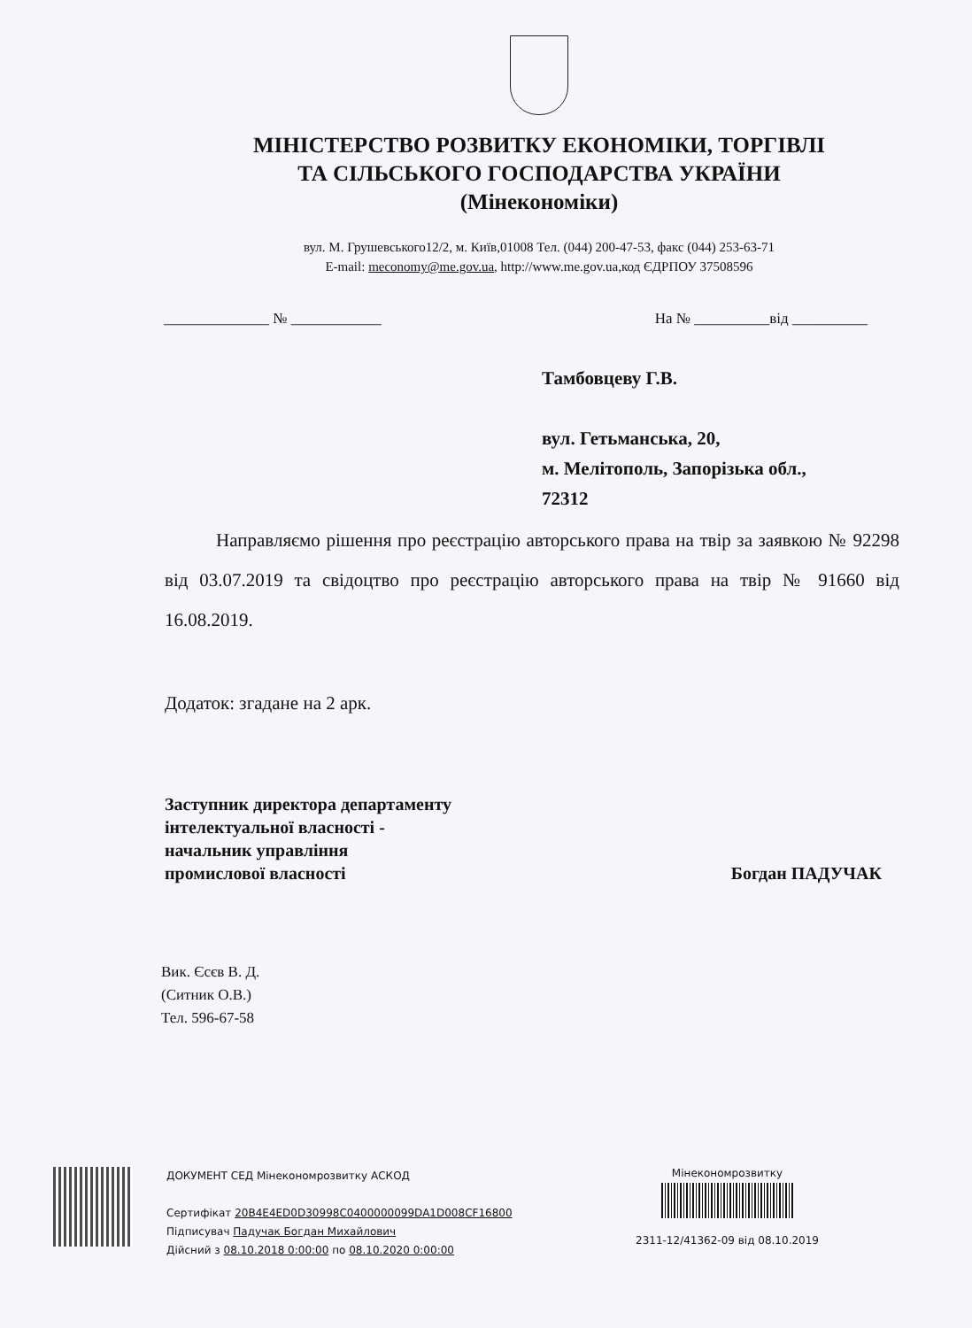МІНІСТЕРСТВО РОЗВИТКУ ЕКОНОМІКИ, ТОРГІВЛІ
ТА СІЛЬСЬКОГО ГОСПОДАРСТВА УКРАЇНИ
(Мінекономіки)
вул. М. Грушевського12/2, м. Київ,01008 Тел. (044) 200-47-53, факс (044) 253-63-71
E-mail: meconomy@me.gov.ua, http://www.me.gov.ua,код ЄДРПОУ 37508596
______________ № ____________ На № __________від __________
Тамбовцеву Г.В.
вул. Гетьманська, 20,
м. Мелітополь, Запорізька обл.,
72312
Направляємо рішення про реєстрацію авторського права на твір за заявкою № 92298 від 03.07.2019 та свідоцтво про реєстрацію авторського права на твір № 91660 від 16.08.2019.
Додаток: згадане на 2 арк.
Заступник директора департаменту
інтелектуальної власності -
начальник управління
промислової власності
Богдан ПАДУЧАК
Вик. Єсєв В. Д.
(Ситник О.В.)
Тел. 596-67-58
ДОКУМЕНТ СЕД Мінекономрозвитку АСКОД
Сертифікат 20B4E4ED0D30998C0400000099DA1D008CF16800
Підписувач Падучак Богдан Михайлович
Дійсний з 08.10.2018 0:00:00 по 08.10.2020 0:00:00
Мінекономрозвитку
2311-12/41362-09 від 08.10.2019